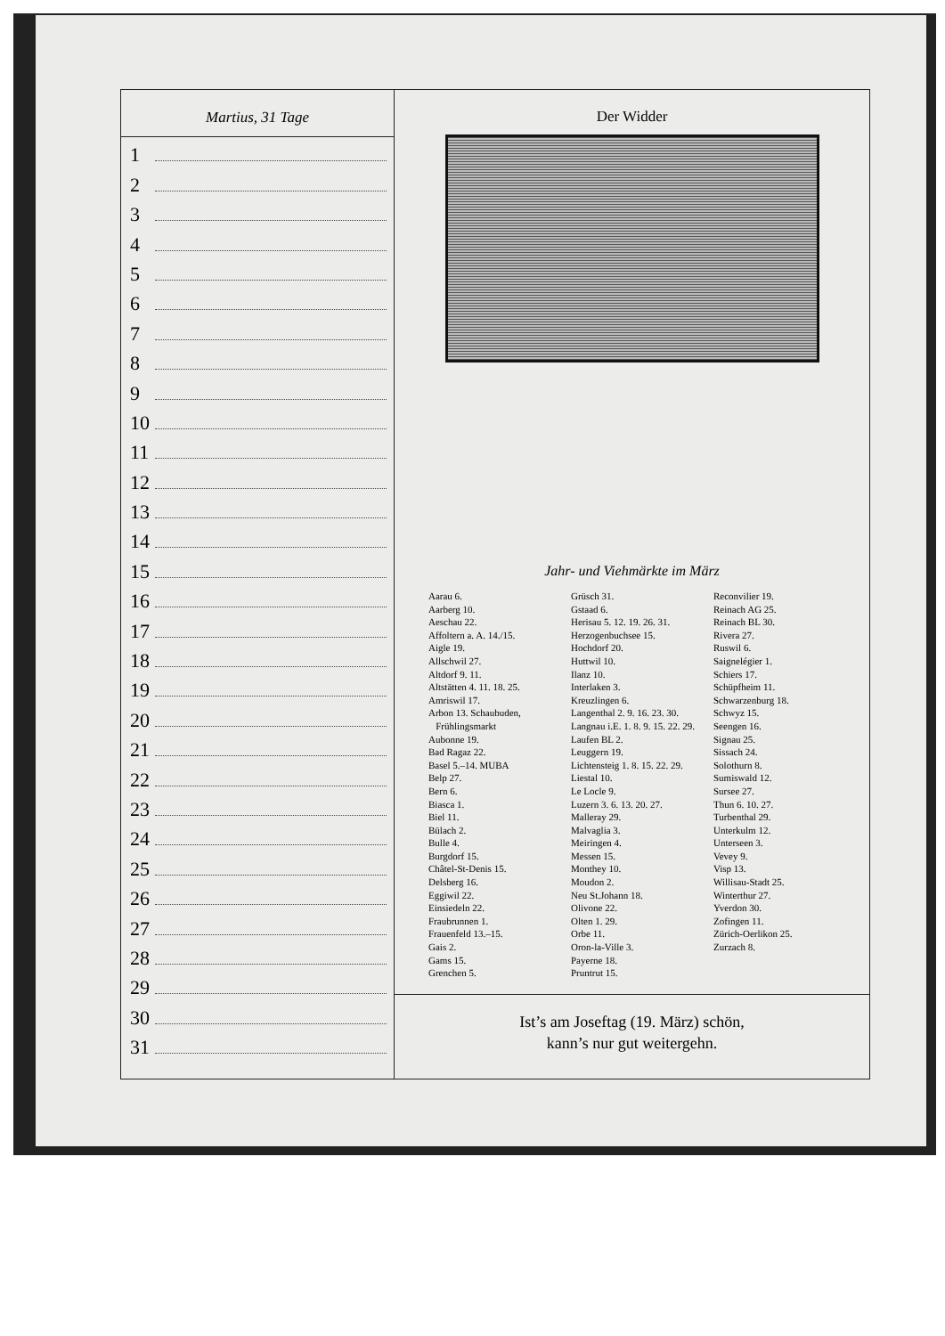Martius, 31 Tage
1
2
3
4
5
6
7
8
9
10
11
12
13
14
15
16
17
18
19
20
21
22
23
24
25
26
27
28
29
30
31
Der Widder
Jahr- und Viehmärkte im März
Aarau 6.
Aarberg 10.
Aeschau 22.
Affoltern a. A. 14./15.
Aigle 19.
Allschwil 27.
Altdorf 9. 11.
Altstätten 4. 11. 18. 25.
Amriswil 17.
Arbon 13. Schaubuden,
Frühlingsmarkt
Aubonne 19.
Bad Ragaz 22.
Basel 5.–14. MUBA
Belp 27.
Bern 6.
Biasca 1.
Biel 11.
Bülach 2.
Bulle 4.
Burgdorf 15.
Châtel-St-Denis 15.
Delsberg 16.
Eggiwil 22.
Einsiedeln 22.
Fraubrunnen 1.
Frauenfeld 13.–15.
Gais 2.
Gams 15.
Grenchen 5.
Grüsch 31.
Gstaad 6.
Herisau 5. 12. 19. 26. 31.
Herzogenbuchsee 15.
Hochdorf 20.
Huttwil 10.
Ilanz 10.
Interlaken 3.
Kreuzlingen 6.
Langenthal 2. 9. 16. 23. 30.
Langnau i.E. 1. 8. 9. 15. 22. 29.
Laufen BL 2.
Leuggern 19.
Lichtensteig 1. 8. 15. 22. 29.
Liestal 10.
Le Locle 9.
Luzern 3. 6. 13. 20. 27.
Malleray 29.
Malvaglia 3.
Meiringen 4.
Messen 15.
Monthey 10.
Moudon 2.
Neu St.Johann 18.
Olivone 22.
Olten 1. 29.
Orbe 11.
Oron-la-Ville 3.
Payerne 18.
Pruntrut 15.
Reconvilier 19.
Reinach AG 25.
Reinach BL 30.
Rivera 27.
Ruswil 6.
Saignelégier 1.
Schiers 17.
Schüpfheim 11.
Schwarzenburg 18.
Schwyz 15.
Seengen 16.
Signau 25.
Sissach 24.
Solothurn 8.
Sumiswald 12.
Sursee 27.
Thun 6. 10. 27.
Turbenthal 29.
Unterkulm 12.
Unterseen 3.
Vevey 9.
Visp 13.
Willisau-Stadt 25.
Winterthur 27.
Yverdon 30.
Zofingen 11.
Zürich-Oerlikon 25.
Zurzach 8.
Ist’s am Joseftag (19. März) schön,
kann’s nur gut weitergehn.